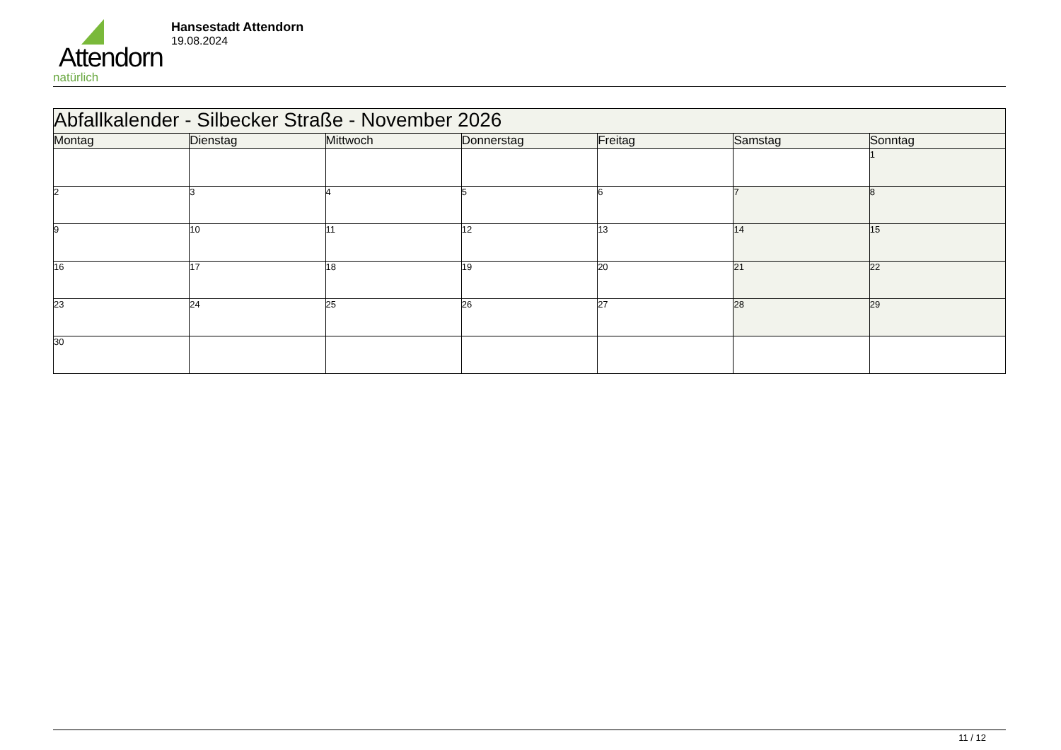Attendorn
natürlich
Hansestadt Attendorn
19.08.2024
| Abfallkalender - Silbecker Straße - November 2026 | | | | | | |
| --- | --- | --- | --- | --- | --- | --- |
| Montag | Dienstag | Mittwoch | Donnerstag | Freitag | Samstag | Sonntag |
| | | | | | | 1 |
| 2 | 3 | 4 | 5 | 6 | 7 | 8 |
| 9 | 10 | 11 | 12 | 13 | 14 | 15 |
| 16 | 17 | 18 | 19 | 20 | 21 | 22 |
| 23 | 24 | 25 | 26 | 27 | 28 | 29 |
| 30 | | | | | | |
11 / 12